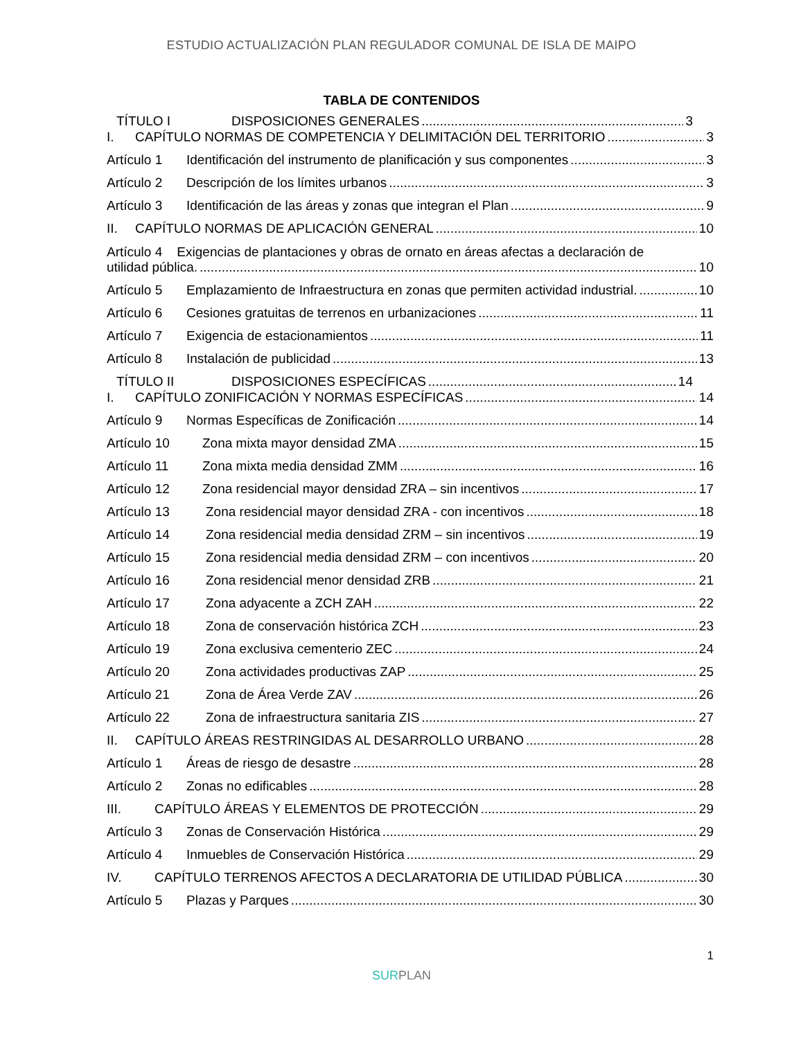ESTUDIO ACTUALIZACIÓN PLAN REGULADOR COMUNAL DE ISLA DE MAIPO
TABLA DE CONTENIDOS
TÍTULO I DISPOSICIONES GENERALES 3
I. CAPÍTULO NORMAS DE COMPETENCIA Y DELIMITACIÓN DEL TERRITORIO 3
Artículo 1 Identificación del instrumento de planificación y sus componentes 3
Artículo 2 Descripción de los límites urbanos 3
Artículo 3 Identificación de las áreas y zonas que integran el Plan 9
II. CAPÍTULO NORMAS DE APLICACIÓN GENERAL 10
Artículo 4 Exigencias de plantaciones y obras de ornato en áreas afectas a declaración de
utilidad pública. 10
Artículo 5 Emplazamiento de Infraestructura en zonas que permiten actividad industrial. 10
Artículo 6 Cesiones gratuitas de terrenos en urbanizaciones 11
Artículo 7 Exigencia de estacionamientos 11
Artículo 8 Instalación de publicidad 13
TÍTULO II DISPOSICIONES ESPECÍFICAS 14
I. CAPÍTULO ZONIFICACIÓN Y NORMAS ESPECÍFICAS 14
Artículo 9 Normas Específicas de Zonificación 14
Artículo 10 Zona mixta mayor densidad ZMA 15
Artículo 11 Zona mixta media densidad ZMM 16
Artículo 12 Zona residencial mayor densidad ZRA – sin incentivos 17
Artículo 13 Zona residencial mayor densidad ZRA - con incentivos 18
Artículo 14 Zona residencial media densidad ZRM – sin incentivos 19
Artículo 15 Zona residencial media densidad ZRM – con incentivos 20
Artículo 16 Zona residencial menor densidad ZRB 21
Artículo 17 Zona adyacente a ZCH ZAH 22
Artículo 18 Zona de conservación histórica ZCH 23
Artículo 19 Zona exclusiva cementerio ZEC 24
Artículo 20 Zona actividades productivas ZAP 25
Artículo 21 Zona de Área Verde ZAV 26
Artículo 22 Zona de infraestructura sanitaria ZIS 27
II. CAPÍTULO ÁREAS RESTRINGIDAS AL DESARROLLO URBANO 28
Artículo 1 Áreas de riesgo de desastre 28
Artículo 2 Zonas no edificables 28
III. CAPÍTULO ÁREAS Y ELEMENTOS DE PROTECCIÓN 29
Artículo 3 Zonas de Conservación Histórica 29
Artículo 4 Inmuebles de Conservación Histórica 29
IV. CAPÍTULO TERRENOS AFECTOS A DECLARATORIA DE UTILIDAD PÚBLICA 30
Artículo 5 Plazas y Parques 30
1
SURPLAN